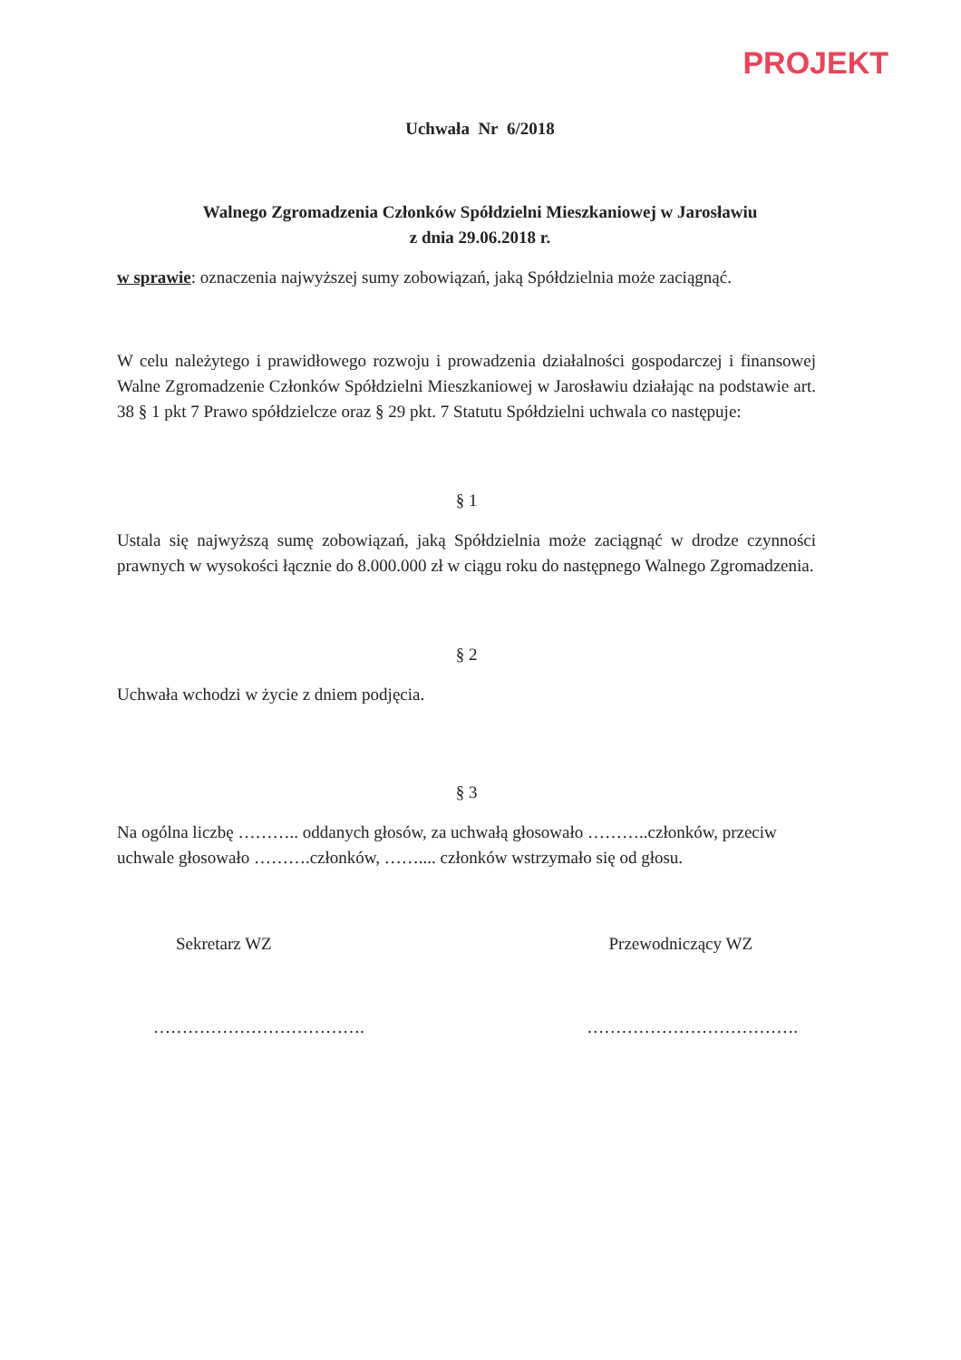PROJEKT
Uchwała Nr 6/2018
Walnego Zgromadzenia Członków Spółdzielni Mieszkaniowej w Jarosławiu
z dnia 29.06.2018 r.
w sprawie: oznaczenia najwyższej sumy zobowiązań, jaką Spółdzielnia może zaciągnąć.
W celu należytego i prawidłowego rozwoju i prowadzenia działalności gospodarczej i finansowej Walne Zgromadzenie Członków Spółdzielni Mieszkaniowej w Jarosławiu działając na podstawie art. 38 § 1 pkt 7 Prawo spółdzielcze oraz § 29 pkt. 7 Statutu Spółdzielni uchwala co następuje:
§ 1
Ustala się najwyższą sumę zobowiązań, jaką Spółdzielnia może zaciągnąć w drodze czynności prawnych w wysokości łącznie do 8.000.000 zł w ciągu roku do następnego Walnego Zgromadzenia.
§ 2
Uchwała wchodzi w życie z dniem podjęcia.
§ 3
Na ogólna liczbę ……….. oddanych głosów, za uchwałą głosowało ………..członków, przeciw uchwale głosowało ……….członków, …….... członków wstrzymało się od głosu.
Sekretarz WZ Przewodniczący WZ
………………………………. ……………………………….